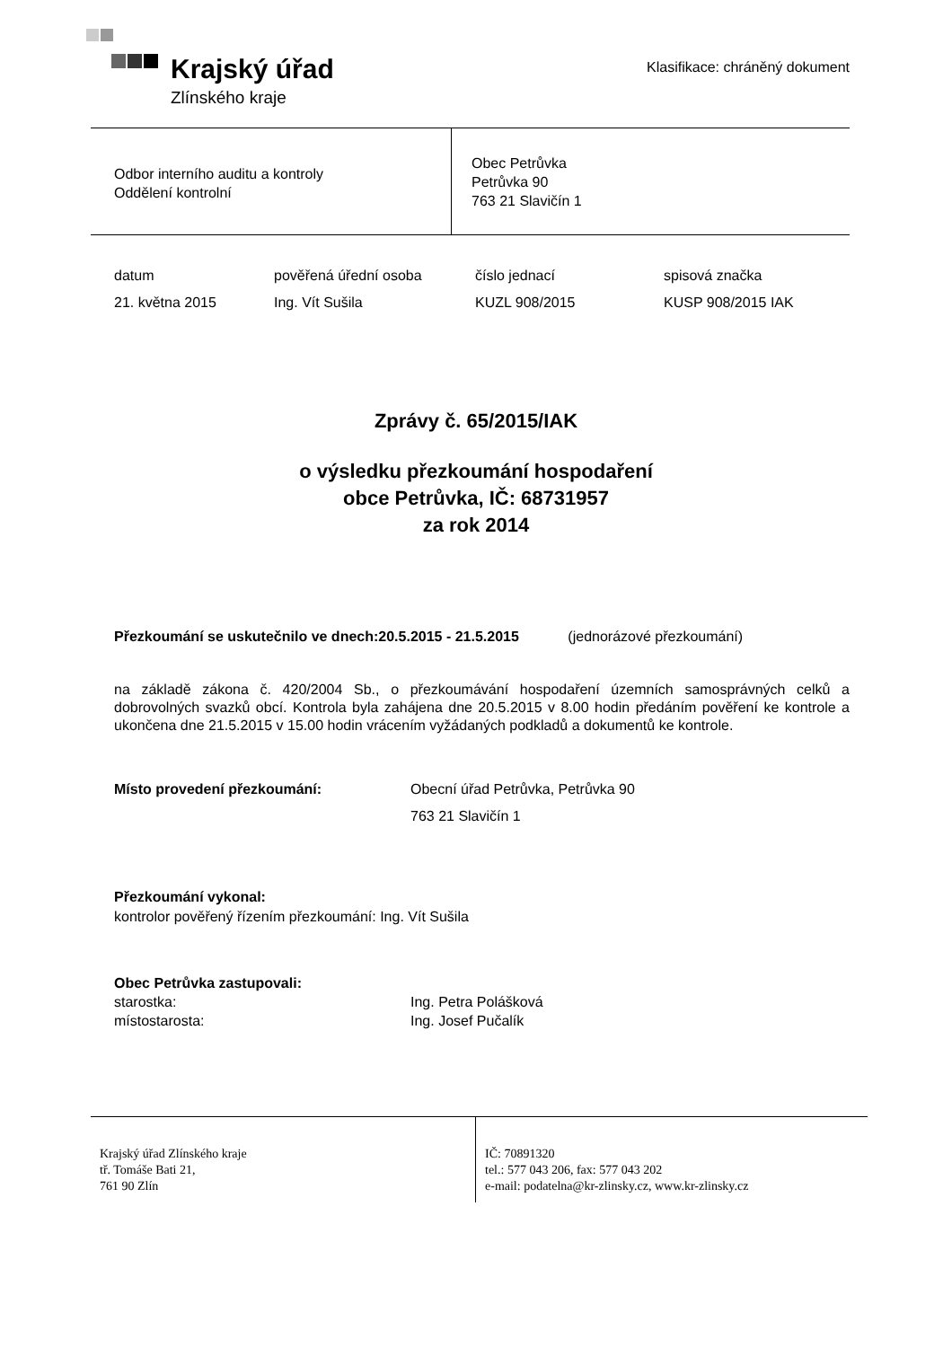Krajský úřad
Zlínského kraje
Klasifikace: chráněný dokument
Odbor interního auditu a kontroly
Oddělení kontrolní
Obec Petrůvka
Petrůvka 90
763 21 Slavičín 1
datum
pověřená úřední osoba
číslo jednací
spisová značka
21. května 2015
Ing. Vít Sušila
KUZL 908/2015
KUSP 908/2015 IAK
Zprávy č. 65/2015/IAK
o výsledku přezkoumání hospodaření
obce Petrůvka, IČ: 68731957
za rok 2014
Přezkoumání se uskutečnilo ve dnech:20.5.2015 - 21.5.2015 (jednorázové přezkoumání)
na základě zákona č. 420/2004 Sb., o přezkoumávání hospodaření územních samosprávných celků a dobrovolných svazků obcí. Kontrola byla zahájena dne 20.5.2015 v 8.00 hodin předáním pověření ke kontrole a ukončena dne 21.5.2015 v 15.00 hodin vrácením vyžádaných podkladů a dokumentů ke kontrole.
Místo provedení přezkoumání: Obecní úřad Petrůvka, Petrůvka 90
763 21 Slavičín 1
Přezkoumání vykonal:
kontrolor pověřený řízením přezkoumání: Ing. Vít Sušila
Obec Petrůvka zastupovali:
starostka: Ing. Petra Polášková
místostarosta: Ing. Josef Pučalík
Krajský úřad Zlínského kraje
tř. Tomáše Bati 21,
761 90 Zlín
IČ: 70891320
tel.: 577 043 206, fax: 577 043 202
e-mail: podatelna@kr-zlinsky.cz, www.kr-zlinsky.cz